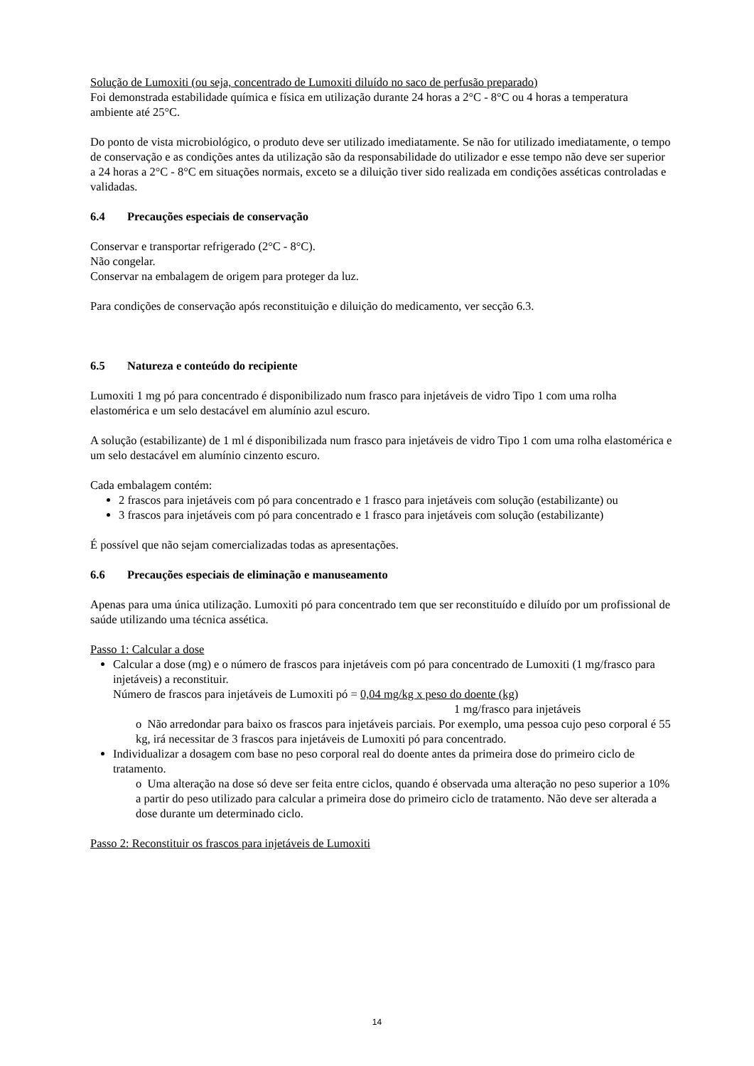Solução de Lumoxiti (ou seja, concentrado de Lumoxiti diluído no saco de perfusão preparado)
Foi demonstrada estabilidade química e física em utilização durante 24 horas a 2°C - 8°C ou 4 horas a temperatura ambiente até 25°C.
Do ponto de vista microbiológico, o produto deve ser utilizado imediatamente. Se não for utilizado imediatamente, o tempo de conservação e as condições antes da utilização são da responsabilidade do utilizador e esse tempo não deve ser superior a 24 horas a 2°C - 8°C em situações normais, exceto se a diluição tiver sido realizada em condições asséticas controladas e validadas.
6.4 Precauções especiais de conservação
Conservar e transportar refrigerado (2°C - 8°C).
Não congelar.
Conservar na embalagem de origem para proteger da luz.
Para condições de conservação após reconstituição e diluição do medicamento, ver secção 6.3.
6.5 Natureza e conteúdo do recipiente
Lumoxiti 1 mg pó para concentrado é disponibilizado num frasco para injetáveis de vidro Tipo 1 com uma rolha elastomérica e um selo destacável em alumínio azul escuro.
A solução (estabilizante) de 1 ml é disponibilizada num frasco para injetáveis de vidro Tipo 1 com uma rolha elastomérica e um selo destacável em alumínio cinzento escuro.
Cada embalagem contém:
2 frascos para injetáveis com pó para concentrado e 1 frasco para injetáveis com solução (estabilizante) ou
3 frascos para injetáveis com pó para concentrado e 1 frasco para injetáveis com solução (estabilizante)
É possível que não sejam comercializadas todas as apresentações.
6.6 Precauções especiais de eliminação e manuseamento
Apenas para uma única utilização. Lumoxiti pó para concentrado tem que ser reconstituído e diluído por um profissional de saúde utilizando uma técnica assética.
Passo 1: Calcular a dose
Calcular a dose (mg) e o número de frascos para injetáveis com pó para concentrado de Lumoxiti (1 mg/frasco para injetáveis) a reconstituir.
Número de frascos para injetáveis de Lumoxiti pó = 0,04 mg/kg x peso do doente (kg)
1 mg/frasco para injetáveis
o Não arredondar para baixo os frascos para injetáveis parciais. Por exemplo, uma pessoa cujo peso corporal é 55 kg, irá necessitar de 3 frascos para injetáveis de Lumoxiti pó para concentrado.
Individualizar a dosagem com base no peso corporal real do doente antes da primeira dose do primeiro ciclo de tratamento.
o Uma alteração na dose só deve ser feita entre ciclos, quando é observada uma alteração no peso superior a 10% a partir do peso utilizado para calcular a primeira dose do primeiro ciclo de tratamento. Não deve ser alterada a dose durante um determinado ciclo.
Passo 2: Reconstituir os frascos para injetáveis de Lumoxiti
14